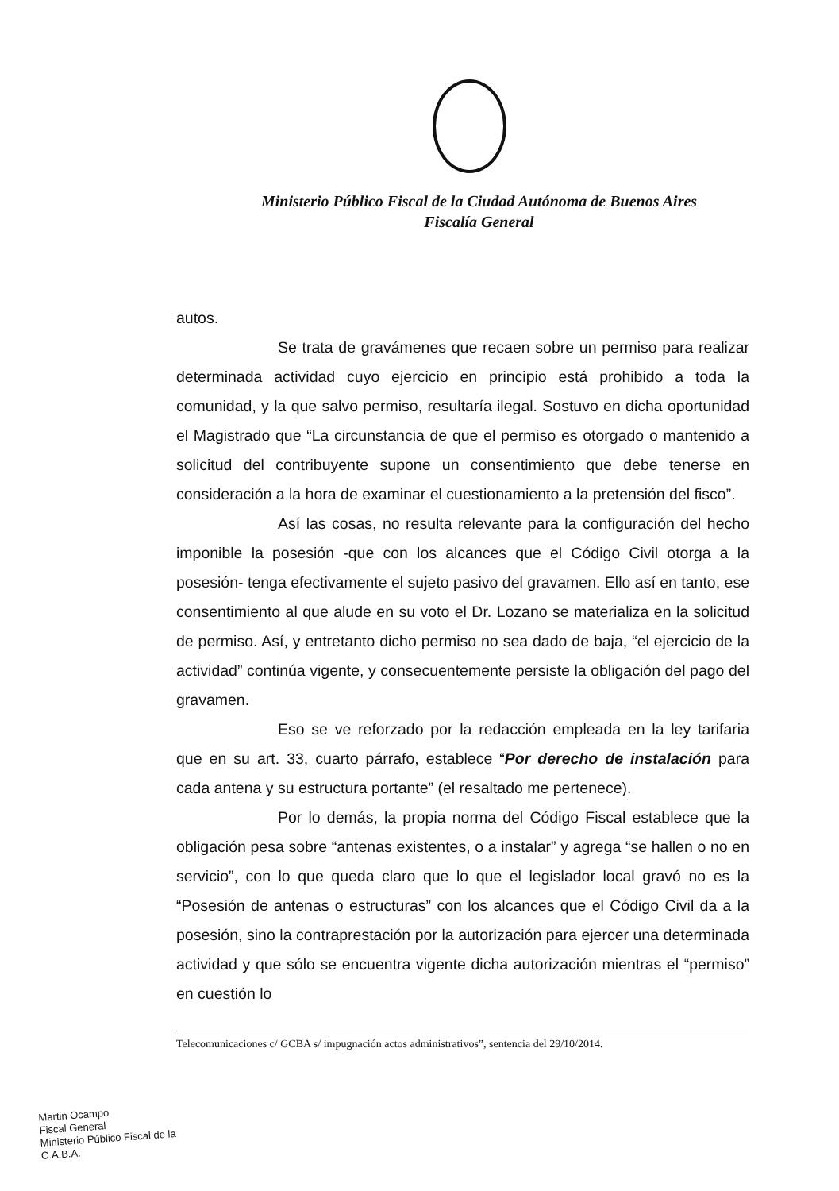Ministerio Público Fiscal de la Ciudad Autónoma de Buenos Aires
Fiscalía General
autos.
Se trata de gravámenes que recaen sobre un permiso para realizar determinada actividad cuyo ejercicio en principio está prohibido a toda la comunidad, y la que salvo permiso, resultaría ilegal. Sostuvo en dicha oportunidad el Magistrado que “La circunstancia de que el permiso es otorgado o mantenido a solicitud del contribuyente supone un consentimiento que debe tenerse en consideración a la hora de examinar el cuestionamiento a la pretensión del fisco”.
Así las cosas, no resulta relevante para la configuración del hecho imponible la posesión -que con los alcances que el Código Civil otorga a la posesión- tenga efectivamente el sujeto pasivo del gravamen. Ello así en tanto, ese consentimiento al que alude en su voto el Dr. Lozano se materializa en la solicitud de permiso. Así, y entretanto dicho permiso no sea dado de baja, “el ejercicio de la actividad” continúa vigente, y consecuentemente persiste la obligación del pago del gravamen.
Eso se ve reforzado por la redacción empleada en la ley tarifaria que en su art. 33, cuarto párrafo, establece “Por derecho de instalación para cada antena y su estructura portante” (el resaltado me pertenece).
Por lo demás, la propia norma del Código Fiscal establece que la obligación pesa sobre “antenas existentes, o a instalar” y agrega “se hallen o no en servicio”, con lo que queda claro que lo que el legislador local gravó no es la “Posesión de antenas o estructuras” con los alcances que el Código Civil da a la posesión, sino la contraprestación por la autorización para ejercer una determinada actividad y que sólo se encuentra vigente dicha autorización mientras el “permiso” en cuestión lo
Telecomunicaciones c/ GCBA s/ impugnación actos administrativos”, sentencia del 29/10/2014.
Martin Ocampo
Fiscal General
Ministerio Público Fiscal de la C.A.B.A.